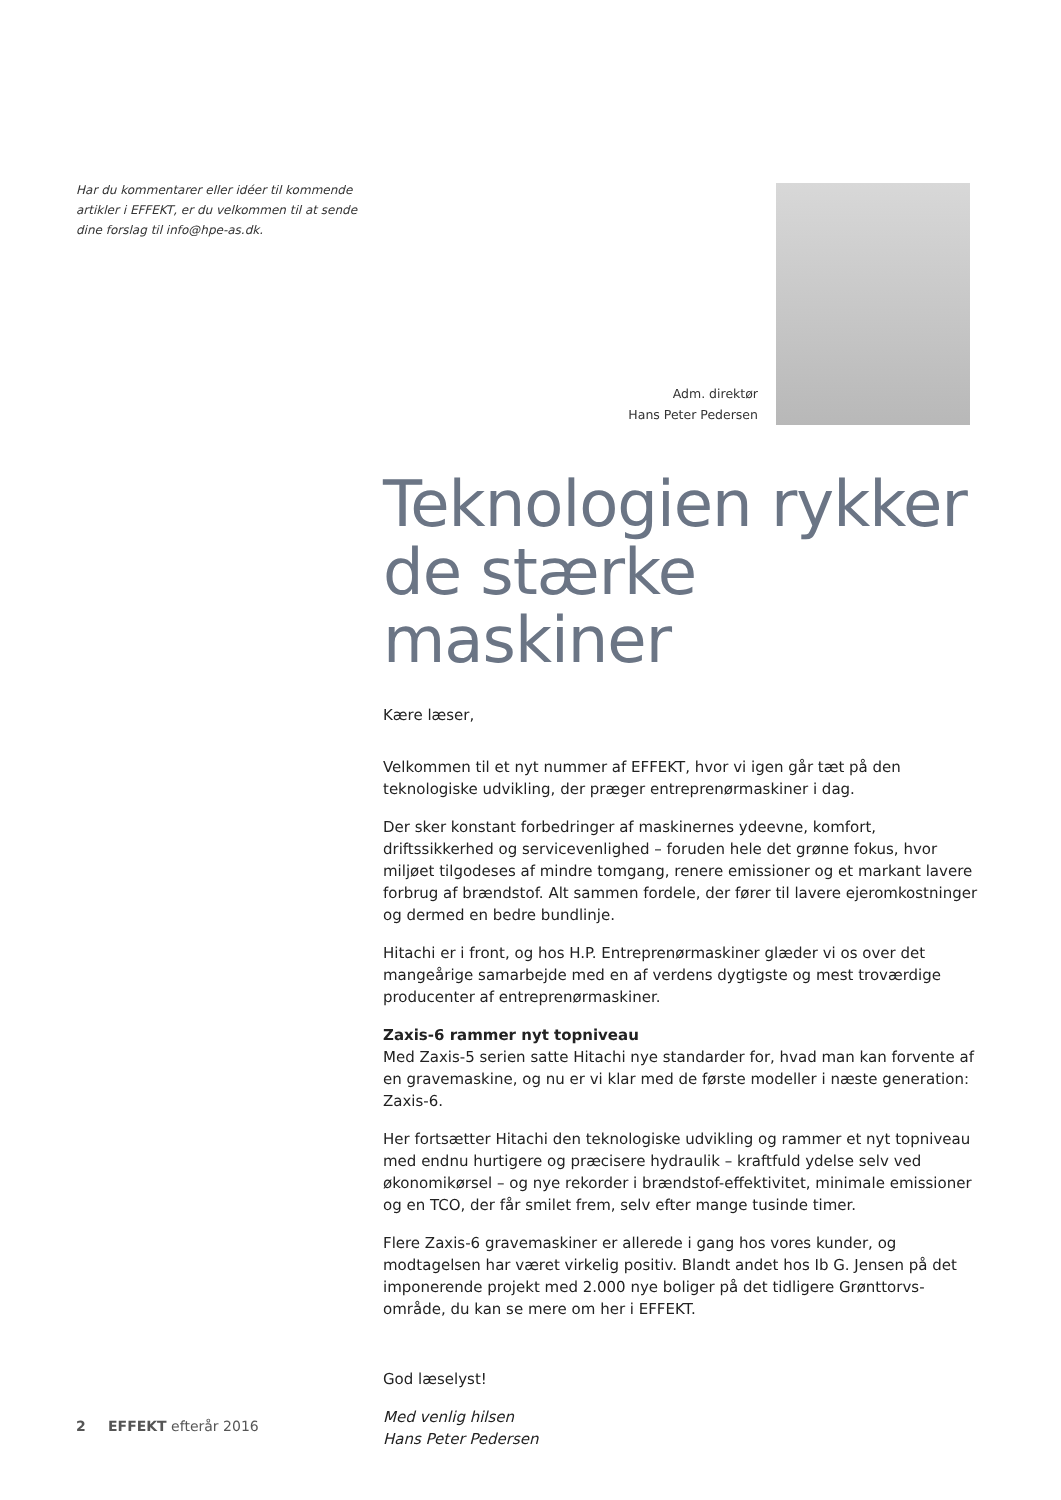Har du kommentarer eller idéer til kommende artikler i EFFEKT, er du velkommen til at sende dine forslag til info@hpe-as.dk.
Adm. direktør
Hans Peter Pedersen
Teknologien rykker de stærke maskiner
Kære læser,
Velkommen til et nyt nummer af EFFEKT, hvor vi igen går tæt på den teknologiske udvikling, der præger entreprenørmaskiner i dag.
Der sker konstant forbedringer af maskinernes ydeevne, komfort, driftssikkerhed og servicevenlighed – foruden hele det grønne fokus, hvor miljøet tilgodeses af mindre tomgang, renere emissioner og et markant lavere forbrug af brændstof. Alt sammen fordele, der fører til lavere ejeromkostninger og dermed en bedre bundlinje.
Hitachi er i front, og hos H.P. Entreprenørmaskiner glæder vi os over det mangeårige samarbejde med en af verdens dygtigste og mest troværdige producenter af entreprenørmaskiner.
Zaxis-6 rammer nyt topniveau
Med Zaxis-5 serien satte Hitachi nye standarder for, hvad man kan forvente af en gravemaskine, og nu er vi klar med de første modeller i næste generation: Zaxis-6.
Her fortsætter Hitachi den teknologiske udvikling og rammer et nyt topniveau med endnu hurtigere og præcisere hydraulik – kraftfuld ydelse selv ved økonomikørsel – og nye rekorder i brændstof-effektivitet, minimale emissioner og en TCO, der får smilet frem, selv efter mange tusinde timer.
Flere Zaxis-6 gravemaskiner er allerede i gang hos vores kunder, og modtagelsen har været virkelig positiv. Blandt andet hos Ib G. Jensen på det imponerende projekt med 2.000 nye boliger på det tidligere Grønttorvs-område, du kan se mere om her i EFFEKT.
God læselyst!
Med venlig hilsen
Hans Peter Pedersen
2 EFFEKT efterår 2016